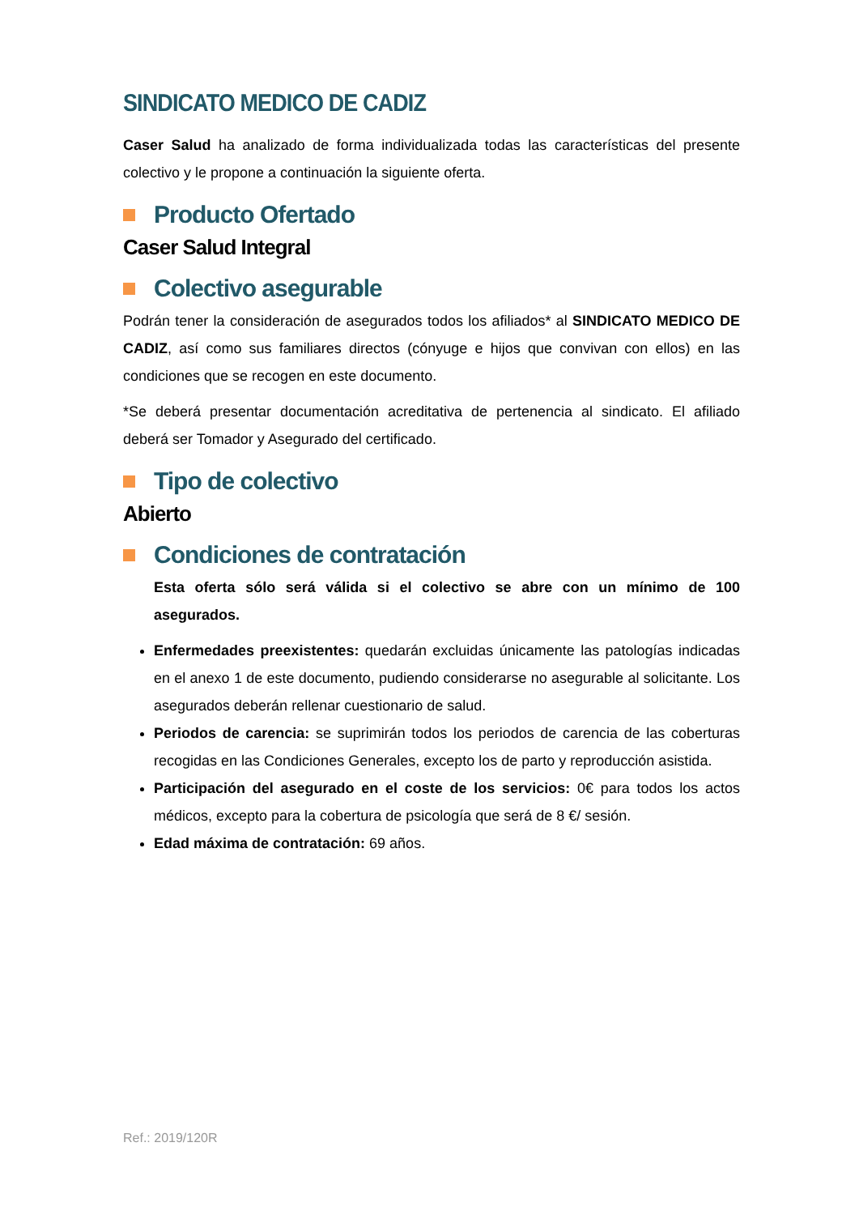SINDICATO MEDICO DE CADIZ
Caser Salud ha analizado de forma individualizada todas las características del presente colectivo y le propone a continuación la siguiente oferta.
Producto Ofertado
Caser Salud Integral
Colectivo asegurable
Podrán tener la consideración de asegurados todos los afiliados* al SINDICATO MEDICO DE CADIZ, así como sus familiares directos (cónyuge e hijos que convivan con ellos) en las condiciones que se recogen en este documento.
*Se deberá presentar documentación acreditativa de pertenencia al sindicato. El afiliado deberá ser Tomador y Asegurado del certificado.
Tipo de colectivo
Abierto
Condiciones de contratación
Esta oferta sólo será válida si el colectivo se abre con un mínimo de 100 asegurados.
Enfermedades preexistentes: quedarán excluidas únicamente las patologías indicadas en el anexo 1 de este documento, pudiendo considerarse no asegurable al solicitante. Los asegurados deberán rellenar cuestionario de salud.
Periodos de carencia: se suprimirán todos los periodos de carencia de las coberturas recogidas en las Condiciones Generales, excepto los de parto y reproducción asistida.
Participación del asegurado en el coste de los servicios: 0€ para todos los actos médicos, excepto para la cobertura de psicología que será de 8 €/ sesión.
Edad máxima de contratación: 69 años.
Ref.: 2019/120R